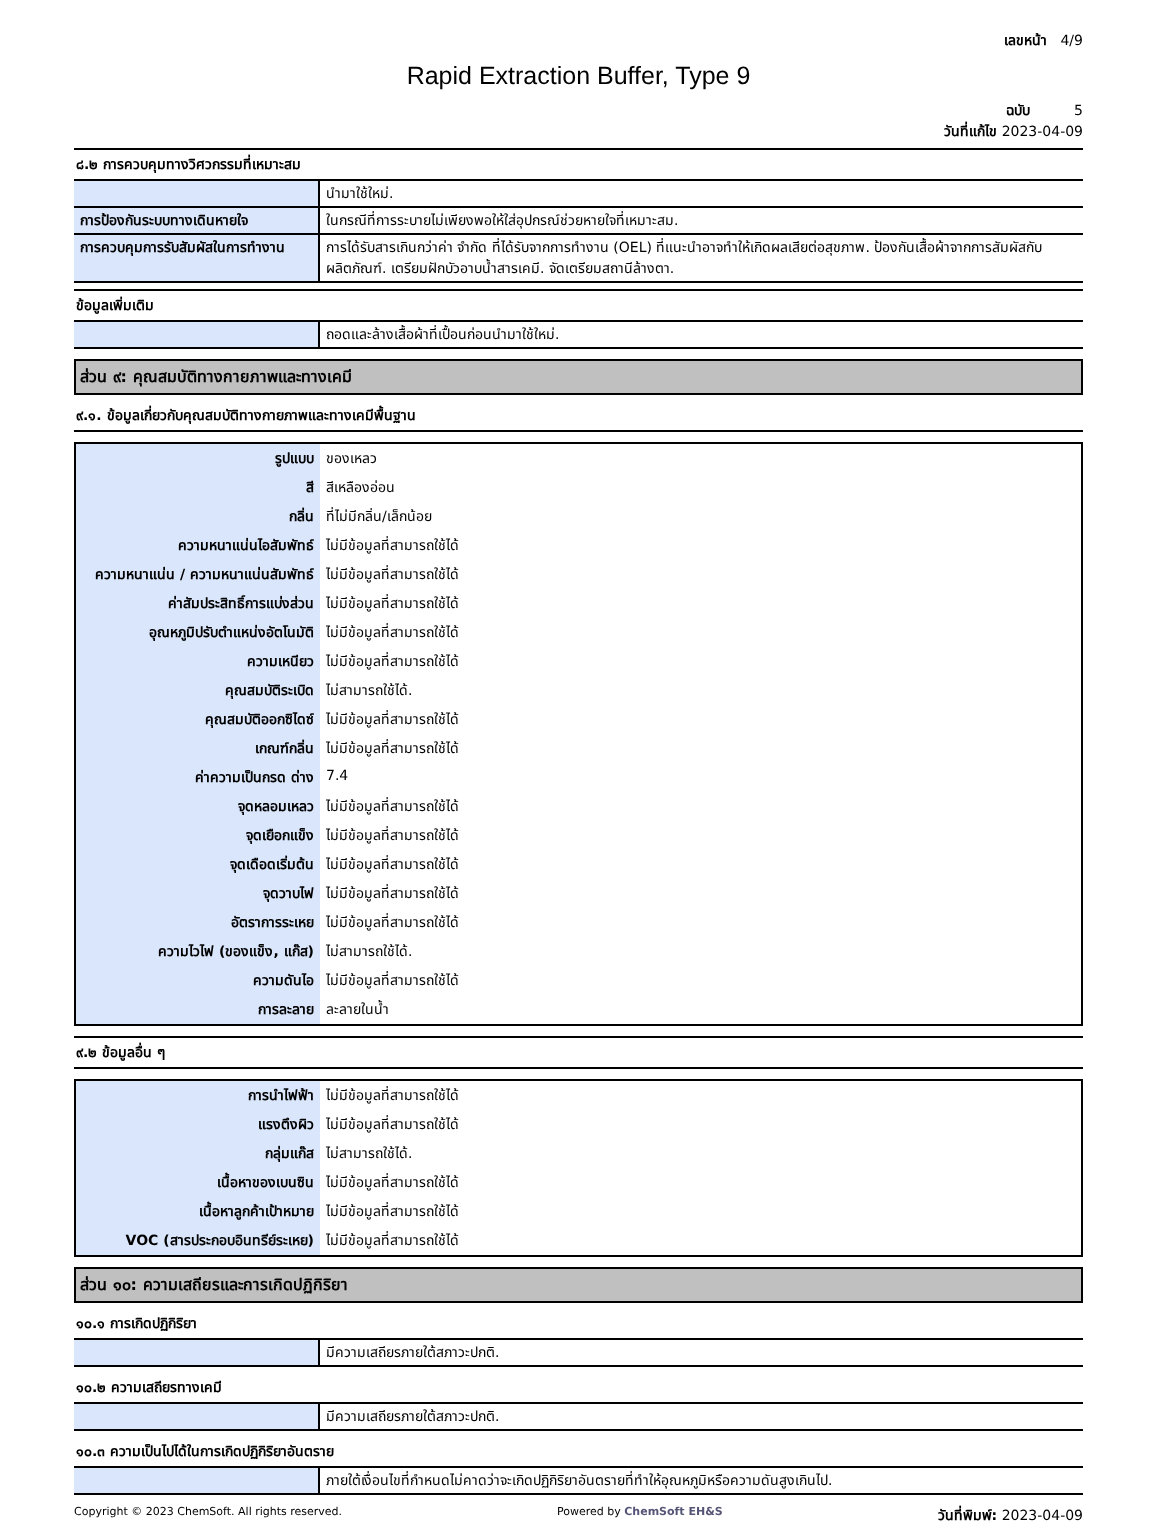เลขหน้า 4/9
Rapid Extraction Buffer, Type 9
ฉบับ 5
วันที่แก้ไข 2023-04-09
๘.๒ การควบคุมทางวิศวกรรมที่เหมาะสม
| | นำมาใช้ใหม่. |
| การป้องกันระบบทางเดินหายใจ | ในกรณีที่การระบายไม่เพียงพอให้ใส่อุปกรณ์ช่วยหายใจที่เหมาะสม. |
| การควบคุมการรับสัมผัสในการทำงาน | การได้รับสารเกินกว่าค่า จำกัด ที่ได้รับจากการทำงาน (OEL) ที่แนะนำอาจทำให้เกิดผลเสียต่อสุขภาพ. ป้องกันเสื้อผ้าจากการสัมผัสกับผลิตภัณฑ์. เตรียมฝักบัวอาบน้ำสารเคมี. จัดเตรียมสถานีล้างตา. |
ข้อมูลเพิ่มเติม
| | ถอดและล้างเสื้อผ้าที่เปื้อนก่อนนำมาใช้ใหม่. |
ส่วน ๙: คุณสมบัติทางกายภาพและทางเคมี
๙.๑. ข้อมูลเกี่ยวกับคุณสมบัติทางกายภาพและทางเคมีพื้นฐาน
| รูปแบบ | ของเหลว |
| สี | สีเหลืองอ่อน |
| กลิ่น | ที่ไม่มีกลิ่น/เล็กน้อย |
| ความหนาแน่นไอสัมพัทธ์ | ไม่มีข้อมูลที่สามารถใช้ได้ |
| ความหนาแน่น / ความหนาแน่นสัมพัทธ์ | ไม่มีข้อมูลที่สามารถใช้ได้ |
| ค่าสัมประสิทธิ์การแบ่งส่วน | ไม่มีข้อมูลที่สามารถใช้ได้ |
| อุณหภูมิปรับตำแหน่งอัตโนมัติ | ไม่มีข้อมูลที่สามารถใช้ได้ |
| ความเหนียว | ไม่มีข้อมูลที่สามารถใช้ได้ |
| คุณสมบัติระเบิด | ไม่สามารถใช้ได้. |
| คุณสมบัติออกซิไดซ์ | ไม่มีข้อมูลที่สามารถใช้ได้ |
| เกณฑ์กลิ่น | ไม่มีข้อมูลที่สามารถใช้ได้ |
| ค่าความเป็นกรด ด่าง | 7.4 |
| จุดหลอมเหลว | ไม่มีข้อมูลที่สามารถใช้ได้ |
| จุดเยือกแข็ง | ไม่มีข้อมูลที่สามารถใช้ได้ |
| จุดเดือดเริ่มต้น | ไม่มีข้อมูลที่สามารถใช้ได้ |
| จุดวาบไฟ | ไม่มีข้อมูลที่สามารถใช้ได้ |
| อัตราการระเหย | ไม่มีข้อมูลที่สามารถใช้ได้ |
| ความไวไฟ (ของแข็ง, แก๊ส) | ไม่สามารถใช้ได้. |
| ความดันไอ | ไม่มีข้อมูลที่สามารถใช้ได้ |
| การละลาย | ละลายในน้ำ |
๙.๒ ข้อมูลอื่น ๆ
| การนำไฟฟ้า | ไม่มีข้อมูลที่สามารถใช้ได้ |
| แรงตึงผิว | ไม่มีข้อมูลที่สามารถใช้ได้ |
| กลุ่มแก๊ส | ไม่สามารถใช้ได้. |
| เนื้อหาของเบนซิน | ไม่มีข้อมูลที่สามารถใช้ได้ |
| เนื้อหาลูกค้าเป้าหมาย | ไม่มีข้อมูลที่สามารถใช้ได้ |
| VOC (สารประกอบอินทรีย์ระเหย) | ไม่มีข้อมูลที่สามารถใช้ได้ |
ส่วน ๑๐: ความเสถียรและการเกิดปฏิกิริยา
๑๐.๑ การเกิดปฏิกิริยา
| | มีความเสถียรภายใต้สภาวะปกติ. |
๑๐.๒ ความเสถียรทางเคมี
| | มีความเสถียรภายใต้สภาวะปกติ. |
๑๐.๓ ความเป็นไปได้ในการเกิดปฏิกิริยาอันตราย
| | ภายใต้เงื่อนไขที่กำหนดไม่คาดว่าจะเกิดปฏิกิริยาอันตรายที่ทำให้อุณหภูมิหรือความดันสูงเกินไป. |
Copyright © 2023 ChemSoft. All rights reserved. Powered by ChemSoft EH&S วันที่พิมพ์: 2023-04-09